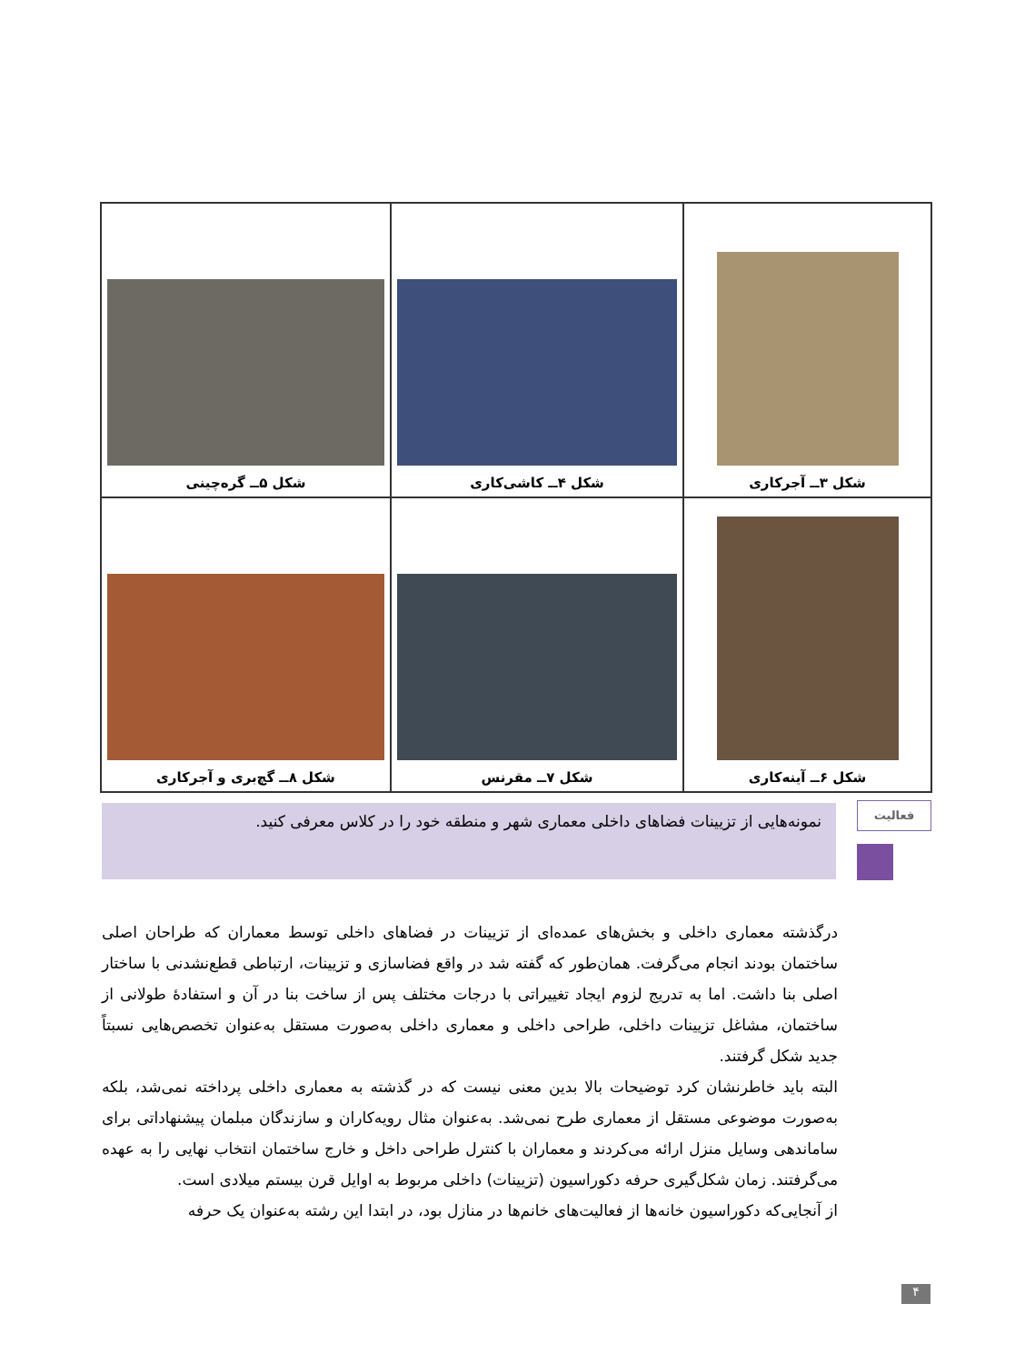| شکل ۳ــ آجرکاری | شکل ۴ــ کاشی‌کاری | شکل ۵ــ گره‌چینی |
| شکل ۶ــ آینه‌کاری | شکل ۷ــ مقرنس | شکل ۸ــ گچ‌بری و آجرکاری |
فعالیت
نمونه‌هایی از تزیینات فضاهای داخلی معماری شهر و منطقه خود را در کلاس معرفی کنید.
درگذشته معماری داخلی و بخش‌های عمده‌ای از تزیینات در فضاهای داخلی توسط معماران که طراحان اصلی ساختمان بودند انجام می‌گرفت. همان‌طور که گفته شد در واقع فضاسازی و تزیینات، ارتباطی قطع‌نشدنی با ساختار اصلی بنا داشت. اما به تدریج لزوم ایجاد تغییراتی با درجات مختلف پس از ساخت بنا در آن و استفادهٔ طولانی از ساختمان، مشاغل تزیینات داخلی، طراحی داخلی و معماری داخلی به‌صورت مستقل به‌عنوان تخصص‌هایی نسبتاً جدید شکل گرفتند.
البته باید خاطرنشان کرد توضیحات بالا بدین معنی نیست که در گذشته به معماری داخلی پرداخته نمی‌شد، بلکه به‌صورت موضوعی مستقل از معماری طرح نمی‌شد. به‌عنوان مثال رویه‌کاران و سازندگان مبلمان پیشنهاداتی برای ساماندهی وسایل منزل ارائه می‌کردند و معماران با کنترل طراحی داخل و خارج ساختمان انتخاب نهایی را به عهده می‌گرفتند. زمان شکل‌گیری حرفه دکوراسیون (تزیینات) داخلی مربوط به اوایل قرن بیستم میلادی است.
از آنجایی‌که دکوراسیون خانه‌ها از فعالیت‌های خانم‌ها در منازل بود، در ابتدا این رشته به‌عنوان یک حرفه
۴